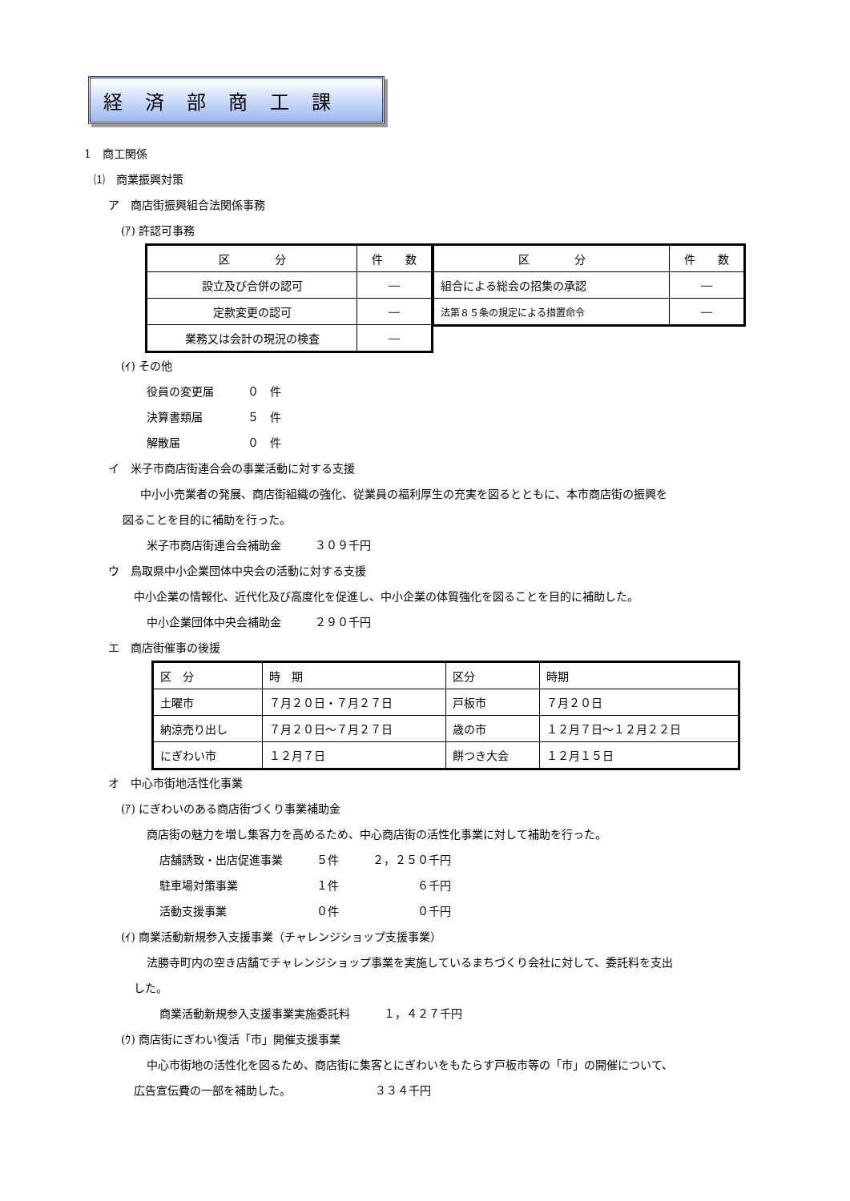経済部商工課
1　商工関係
⑴　商業振興対策
ア　商店街振興組合法関係事務
(ｱ) 許認可事務
| 区 分 | 件 数 |
| 設立及び合併の認可 | ― |
| 定款変更の認可 | ― |
| 業務又は会計の現況の検査 | ― |
| 区 分 | 件 数 |
| 組合による総会の招集の承認 | ― |
| 法第８５条の規定による措置命令 | ― |
(ｲ) その他
役員の変更届　　　０　件
決算書類届　　　　５　件
解散届　　　　　　０　件
イ　米子市商店街連合会の事業活動に対する支援
中小小売業者の発展、商店街組織の強化、従業員の福利厚生の充実を図るとともに、本市商店街の振興を
図ることを目的に補助を行った。
米子市商店街連合会補助金　　　３０９千円
ウ　鳥取県中小企業団体中央会の活動に対する支援
中小企業の情報化、近代化及び高度化を促進し、中小企業の体質強化を図ることを目的に補助した。
中小企業団体中央会補助金　　　２９０千円
エ　商店街催事の後援
| 区 分 | 時 期 | 区分 | 時期 |
| 土曜市 | ７月２０日・７月２７日 | 戸板市 | ７月２０日 |
| 納涼売り出し | ７月２０日～７月２７日 | 歳の市 | １２月７日～１２月２２日 |
| にぎわい市 | １２月７日 | 餅つき大会 | １２月１５日 |
オ　中心市街地活性化事業
(ｱ) にぎわいのある商店街づくり事業補助金
商店街の魅力を増し集客力を高めるため、中心商店街の活性化事業に対して補助を行った。
店舗誘致・出店促進事業　　　５件　　　２，２５０千円
駐車場対策事業　　　　　　　１件　　　　　　　６千円
活動支援事業　　　　　　　　０件　　　　　　　０千円
(ｲ) 商業活動新規参入支援事業（チャレンジショップ支援事業）
法勝寺町内の空き店舗でチャレンジショップ事業を実施しているまちづくり会社に対して、委託料を支出
した。
商業活動新規参入支援事業実施委託料　　　１，４２７千円
(ｳ) 商店街にぎわい復活「市」開催支援事業
中心市街地の活性化を図るため、商店街に集客とにぎわいをもたらす戸板市等の「市」の開催について、
広告宣伝費の一部を補助した。　　　　　　　　３３４千円